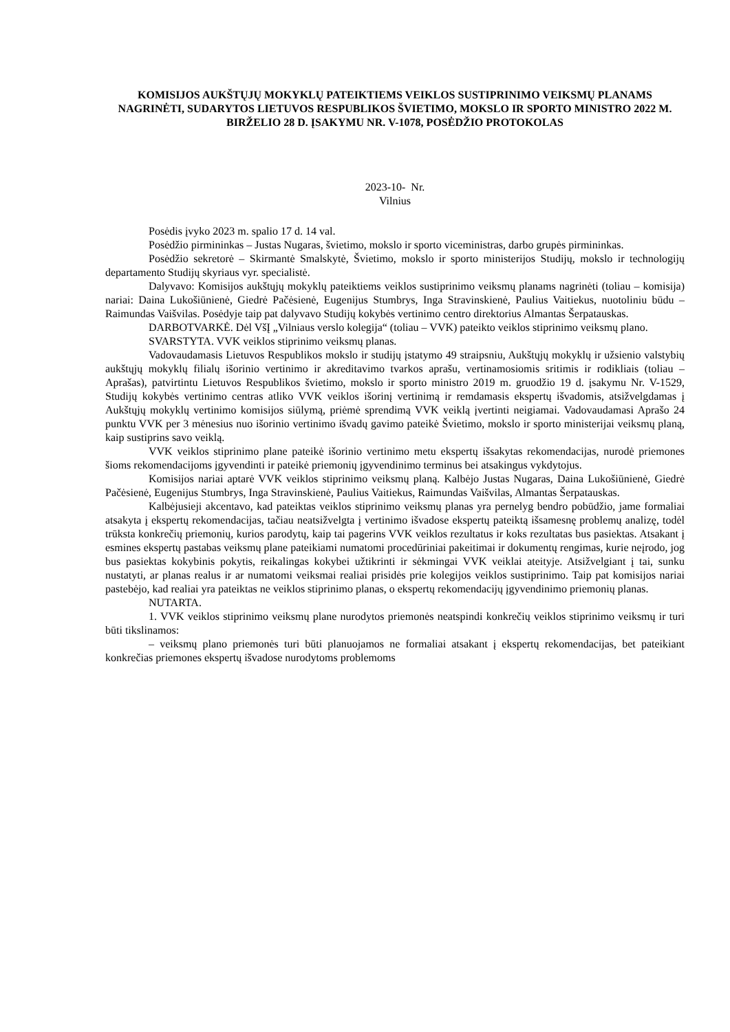KOMISIJOS AUKŠTŲJŲ MOKYKLŲ PATEIKTIEMS VEIKLOS SUSTIPRINIMO VEIKSMŲ PLANAMS NAGRINĖTI, SUDARYTOS LIETUVOS RESPUBLIKOS ŠVIETIMO, MOKSLO IR SPORTO MINISTRO 2022 M. BIRŽELIO 28 D. ĮSAKYMU NR. V-1078, POSĖDŽIO PROTOKOLAS
2023-10- Nr.
Vilnius
Posėdis įvyko 2023 m. spalio 17 d. 14 val.
Posėdžio pirmininkas – Justas Nugaras, švietimo, mokslo ir sporto viceministras, darbo grupės pirmininkas.
Posėdžio sekretorė – Skirmantė Smalskytė, Švietimo, mokslo ir sporto ministerijos Studijų, mokslo ir technologijų departamento Studijų skyriaus vyr. specialistė.
Dalyvavo: Komisijos aukštųjų mokyklų pateiktiems veiklos sustiprinimo veiksmų planams nagrinėti (toliau – komisija) nariai: Daina Lukošiūnienė, Giedrė Pačėsienė, Eugenijus Stumbrys, Inga Stravinskienė, Paulius Vaitiekus, nuotoliniu būdu – Raimundas Vaišvilas. Posėdyje taip pat dalyvavo Studijų kokybės vertinimo centro direktorius Almantas Šerpatauskas.
DARBOTVARKĖ. Dėl VšĮ „Vilniaus verslo kolegija“ (toliau – VVK) pateikto veiklos stiprinimo veiksmų plano.
SVARSTYTA. VVK veiklos stiprinimo veiksmų planas.
Vadovaudamasis Lietuvos Respublikos mokslo ir studijų įstatymo 49 straipsniu, Aukštųjų mokyklų ir užsienio valstybių aukštųjų mokyklų filialų išorinio vertinimo ir akreditavimo tvarkos aprašu, vertinamosiomis sritimis ir rodikliais (toliau – Aprašas), patvirtintu Lietuvos Respublikos švietimo, mokslo ir sporto ministro 2019 m. gruodžio 19 d. įsakymu Nr. V-1529, Studijų kokybės vertinimo centras atliko VVK veiklos išorinį vertinimą ir remdamasis ekspertų išvadomis, atsižvelgdamas į Aukštųjų mokyklų vertinimo komisijos siūlymą, priėmė sprendimą VVK veiklą įvertinti neigiamai. Vadovaudamasi Aprašo 24 punktu VVK per 3 mėnesius nuo išorinio vertinimo išvadų gavimo pateikė Švietimo, mokslo ir sporto ministerijai veiksmų planą, kaip sustiprins savo veiklą.
VVK veiklos stiprinimo plane pateikė išorinio vertinimo metu ekspertų išsakytas rekomendacijas, nurodė priemones šioms rekomendacijoms įgyvendinti ir pateikė priemonių įgyvendinimo terminus bei atsakingus vykdytojus.
Komisijos nariai aptarė VVK veiklos stiprinimo veiksmų planą. Kalbėjo Justas Nugaras, Daina Lukošiūnienė, Giedrė Pačėsienė, Eugenijus Stumbrys, Inga Stravinskienė, Paulius Vaitiekus, Raimundas Vaišvilas, Almantas Šerpatauskas.
Kalbėjusieji akcentavo, kad pateiktas veiklos stiprinimo veiksmų planas yra pernelyg bendro pobūdžio, jame formaliai atsakyta į ekspertų rekomendacijas, tačiau neatsižvelgta į vertinimo išvadose ekspertų pateiktą išsamesnę problemų analizę, todėl trūksta konkrečių priemonių, kurios parodytų, kaip tai pagerins VVK veiklos rezultatus ir koks rezultatas bus pasiektas. Atsakant į esmines ekspertų pastabas veiksmų plane pateikiami numatomi procedūriniai pakeitimai ir dokumentų rengimas, kurie neįrodo, jog bus pasiektas kokybinis pokytis, reikalingas kokybei užtikrinti ir sėkmingai VVK veiklai ateityje. Atsižvelgiant į tai, sunku nustatyti, ar planas realus ir ar numatomi veiksmai realiai prisidės prie kolegijos veiklos sustiprinimo. Taip pat komisijos nariai pastebėjo, kad realiai yra pateiktas ne veiklos stiprinimo planas, o ekspertų rekomendacijų įgyvendinimo priemonių planas.
NUTARTA.
1. VVK veiklos stiprinimo veiksmų plane nurodytos priemonės neatspindi konkrečių veiklos stiprinimo veiksmų ir turi būti tikslinamos:
– veiksmų plano priemonės turi būti planuojamos ne formaliai atsakant į ekspertų rekomendacijas, bet pateikiant konkrečias priemones ekspertų išvadose nurodytoms problemoms